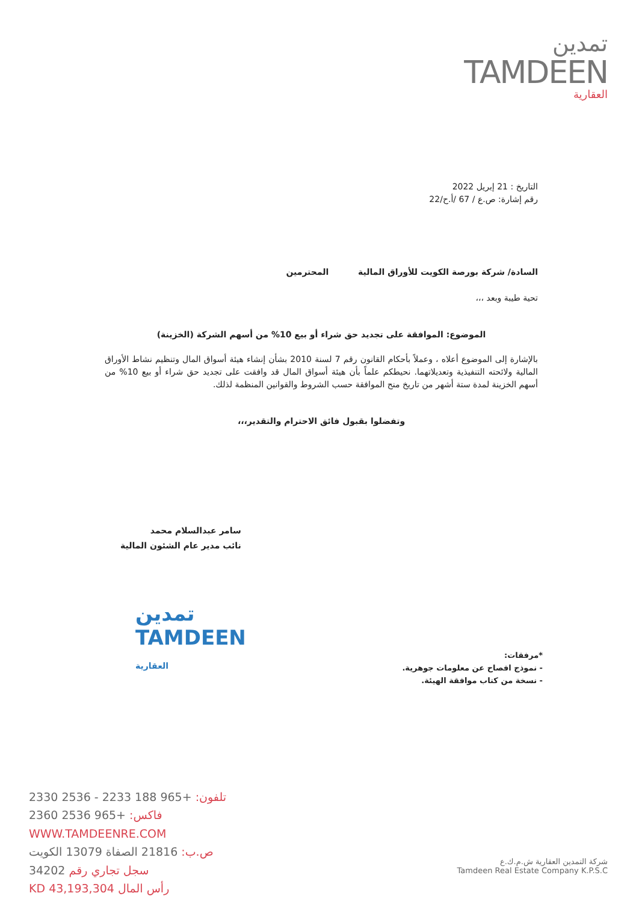تمدين
TAMDEEN
العقارية
التاريخ : 21 إبريل 2022
رقم إشارة: ص.ع / 67 /أ.ح/22
السادة/ شركة بورصة الكويت للأوراق المالية المحترمين
تحية طيبة وبعد ،،،
الموضوع: الموافقة على تجديد حق شراء أو بيع 10% من أسهم الشركة (الخزينة)
بالإشارة إلى الموضوع أعلاه ، وعملاً بأحكام القانون رقم 7 لسنة 2010 بشأن إنشاء هيئة أسواق المال وتنظيم نشاط الأوراق المالية ولائحته التنفيذية وتعديلاتهما. نحيطكم علماً بأن هيئة أسواق المال قد وافقت على تجديد حق شراء أو بيع 10% من أسهم الخزينة لمدة ستة أشهر من تاريخ منح الموافقة حسب الشروط والقوانين المنظمة لذلك.
وتفضلوا بقبول فائق الاحترام والتقدير،،،
سامر عبدالسلام محمد
نائب مدير عام الشئون المالية
تمدين
TAMDEEN
العقارية
*مرفقات:
- نموذج افصاح عن معلومات جوهرية.
- نسخة من كتاب موافقة الهيئة.
تلفون: +965 188 2233 - 2536 2330
فاكس: +965 2536 2360
WWW.TAMDEENRE.COM
ص.ب: 21816 الصفاة 13079 الكويت
سجل تجاري رقم 34202
رأس المال KD 43,193,304
شركة التمدين العقارية ش.م.ك.ع
Tamdeen Real Estate Company K.P.S.C